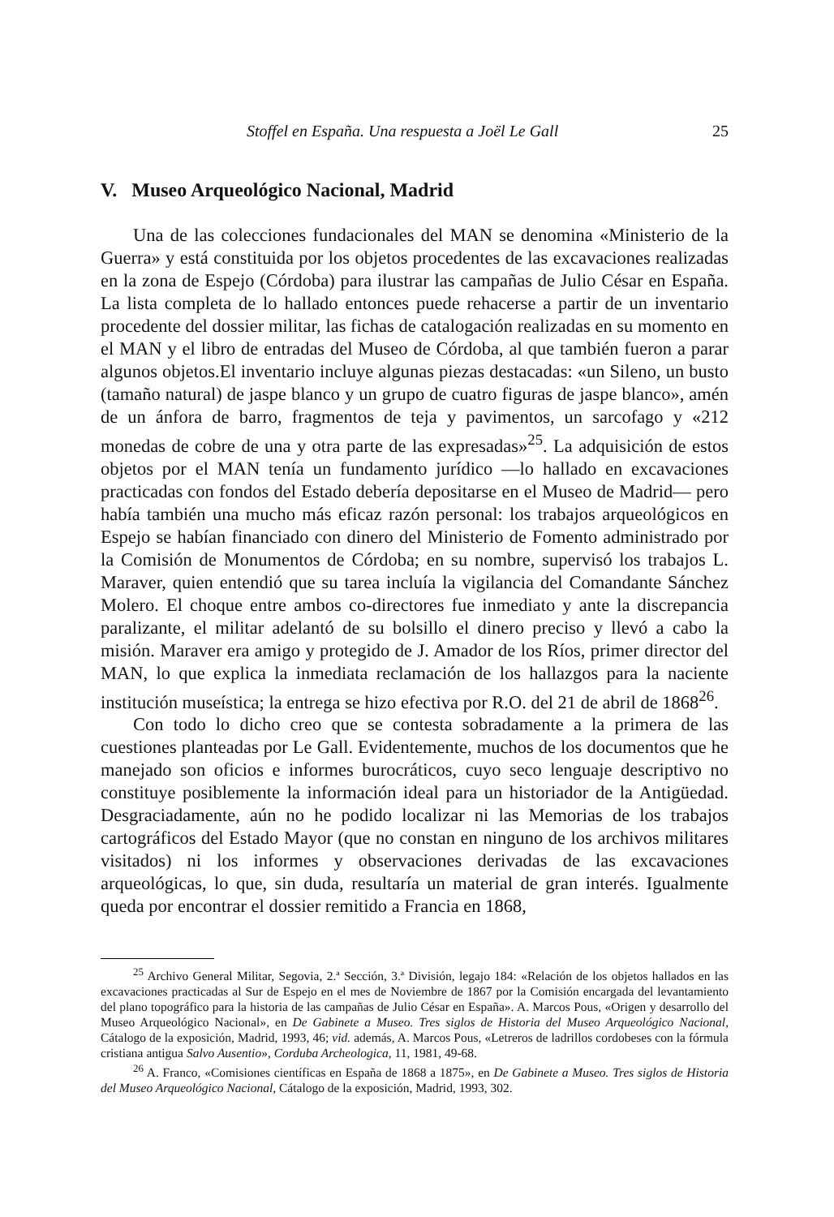Stoffel en España. Una respuesta a Joël Le Gall 25
V. Museo Arqueológico Nacional, Madrid
Una de las colecciones fundacionales del MAN se denomina «Ministerio de la Guerra» y está constituida por los objetos procedentes de las excavaciones realizadas en la zona de Espejo (Córdoba) para ilustrar las campañas de Julio César en España. La lista completa de lo hallado entonces puede rehacerse a partir de un inventario procedente del dossier militar, las fichas de catalogación realizadas en su momento en el MAN y el libro de entradas del Museo de Córdoba, al que también fueron a parar algunos objetos.El inventario incluye algunas piezas destacadas: «un Sileno, un busto (tamaño natural) de jaspe blanco y un grupo de cuatro figuras de jaspe blanco», amén de un ánfora de barro, fragmentos de teja y pavimentos, un sarcofago y «212 monedas de cobre de una y otra parte de las expresadas»<sup>25</sup>. La adquisición de estos objetos por el MAN tenía un fundamento jurídico —lo hallado en excavaciones practicadas con fondos del Estado debería depositarse en el Museo de Madrid— pero había también una mucho más eficaz razón personal: los trabajos arqueológicos en Espejo se habían financiado con dinero del Ministerio de Fomento administrado por la Comisión de Monumentos de Córdoba; en su nombre, supervisó los trabajos L. Maraver, quien entendió que su tarea incluía la vigilancia del Comandante Sánchez Molero. El choque entre ambos co-directores fue inmediato y ante la discrepancia paralizante, el militar adelantó de su bolsillo el dinero preciso y llevó a cabo la misión. Maraver era amigo y protegido de J. Amador de los Ríos, primer director del MAN, lo que explica la inmediata reclamación de los hallazgos para la naciente institución museística; la entrega se hizo efectiva por R.O. del 21 de abril de 1868<sup>26</sup>.
Con todo lo dicho creo que se contesta sobradamente a la primera de las cuestiones planteadas por Le Gall. Evidentemente, muchos de los documentos que he manejado son oficios e informes burocráticos, cuyo seco lenguaje descriptivo no constituye posiblemente la información ideal para un historiador de la Antigüedad. Desgraciadamente, aún no he podido localizar ni las Memorias de los trabajos cartográficos del Estado Mayor (que no constan en ninguno de los archivos militares visitados) ni los informes y observaciones derivadas de las excavaciones arqueológicas, lo que, sin duda, resultaría un material de gran interés. Igualmente queda por encontrar el dossier remitido a Francia en 1868,
<sup>25</sup> Archivo General Militar, Segovia, 2.ª Sección, 3.ª División, legajo 184: «Relación de los objetos hallados en las excavaciones practicadas al Sur de Espejo en el mes de Noviembre de 1867 por la Comisión encargada del levantamiento del plano topográfico para la historia de las campañas de Julio César en España». A. Marcos Pous, «Origen y desarrollo del Museo Arqueológico Nacional», en De Gabinete a Museo. Tres siglos de Historia del Museo Arqueológico Nacional, Cátalogo de la exposición, Madrid, 1993, 46; vid. además, A. Marcos Pous, «Letreros de ladrillos cordobeses con la fórmula cristiana antigua Salvo Ausentio», Corduba Archeologica, 11, 1981, 49-68.
<sup>26</sup> A. Franco, «Comisiones científicas en España de 1868 a 1875», en De Gabinete a Museo. Tres siglos de Historia del Museo Arqueológico Nacional, Cátalogo de la exposición, Madrid, 1993, 302.